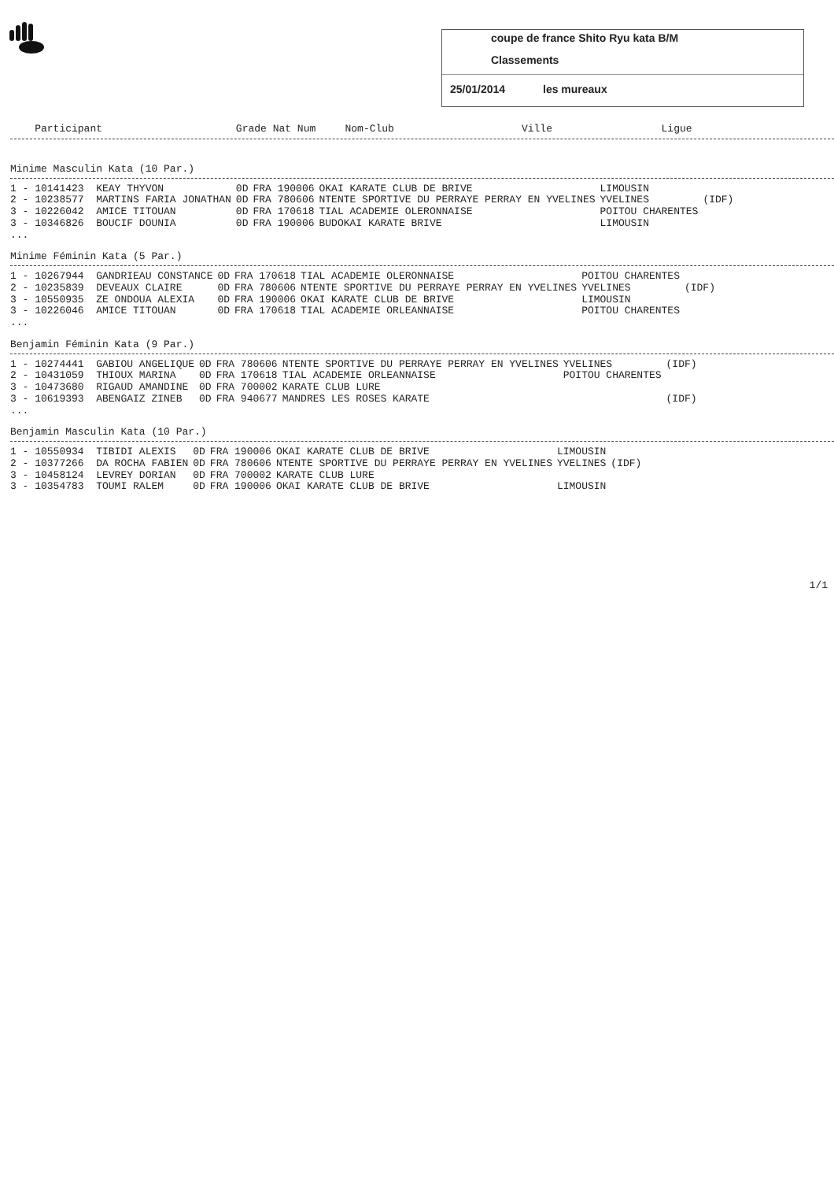coupe de france Shito Ryu kata B/M
Classements
25/01/2014 les mureaux
| Participant | Grade Nat Num | Nom-Club | Ville | Ligue |
| --- | --- | --- | --- | --- |
Minime Masculin Kata (10 Par.)
| 1 - 10141423 KEAY THYVON | 0D | FRA 190006 | OKAI KARATE CLUB DE BRIVE | LIMOUSIN | |
| 2 - 10238577 MARTINS FARIA JONATHAN | 0D | FRA 780606 | NTENTE SPORTIVE DU PERRAYE PERRAY EN YVELINES | YVELINES | (IDF) |
| 3 - 10226042 AMICE TITOUAN | 0D | FRA 170618 | TIAL ACADEMIE OLERONNAISE | POITOU CHARENTES | |
| 3 - 10346826 BOUCIF DOUNIA | 0D | FRA 190006 | BUDOKAI KARATE BRIVE | LIMOUSIN | |
| ... | | | | | |
Minime Féminin Kata (5 Par.)
| 1 - 10267944 GANDRIEAU CONSTANCE | 0D | FRA 170618 | TIAL ACADEMIE OLERONNAISE | POITOU CHARENTES | |
| 2 - 10235839 DEVEAUX CLAIRE | 0D | FRA 780606 | NTENTE SPORTIVE DU PERRAYE PERRAY EN YVELINES | YVELINES | (IDF) |
| 3 - 10550935 ZE ONDOUA ALEXIA | 0D | FRA 190006 | OKAI KARATE CLUB DE BRIVE | LIMOUSIN | |
| 3 - 10226046 AMICE TITOUAN | 0D | FRA 170618 | TIAL ACADEMIE ORLEANNAISE | POITOU CHARENTES | |
| ... | | | | | |
Benjamin Féminin Kata (9 Par.)
| 1 - 10274441 GABIOU ANGELIQUE | 0D | FRA 780606 | NTENTE SPORTIVE DU PERRAYE PERRAY EN YVELINES | YVELINES | (IDF) |
| 2 - 10431059 THIOUX MARINA | 0D | FRA 170618 | TIAL ACADEMIE ORLEANNAISE | POITOU CHARENTES | |
| 3 - 10473680 RIGAUD AMANDINE | 0D | FRA 700002 | KARATE CLUB LURE | | |
| 3 - 10619393 ABENGAIZ ZINEB | 0D | FRA 940677 | MANDRES LES ROSES KARATE | | (IDF) |
| ... | | | | | |
Benjamin Masculin Kata (10 Par.)
| 1 - 10550934 TIBIDI ALEXIS | 0D | FRA 190006 | OKAI KARATE CLUB DE BRIVE | LIMOUSIN | |
| 2 - 10377266 DA ROCHA FABIEN | 0D | FRA 780606 | NTENTE SPORTIVE DU PERRAYE PERRAY EN YVELINES | YVELINES | (IDF) |
| 3 - 10458124 LEVREY DORIAN | 0D | FRA 700002 | KARATE CLUB LURE | | |
| 3 - 10354783 TOUMI RALEM | 0D | FRA 190006 | OKAI KARATE CLUB DE BRIVE | LIMOUSIN | |
1/1